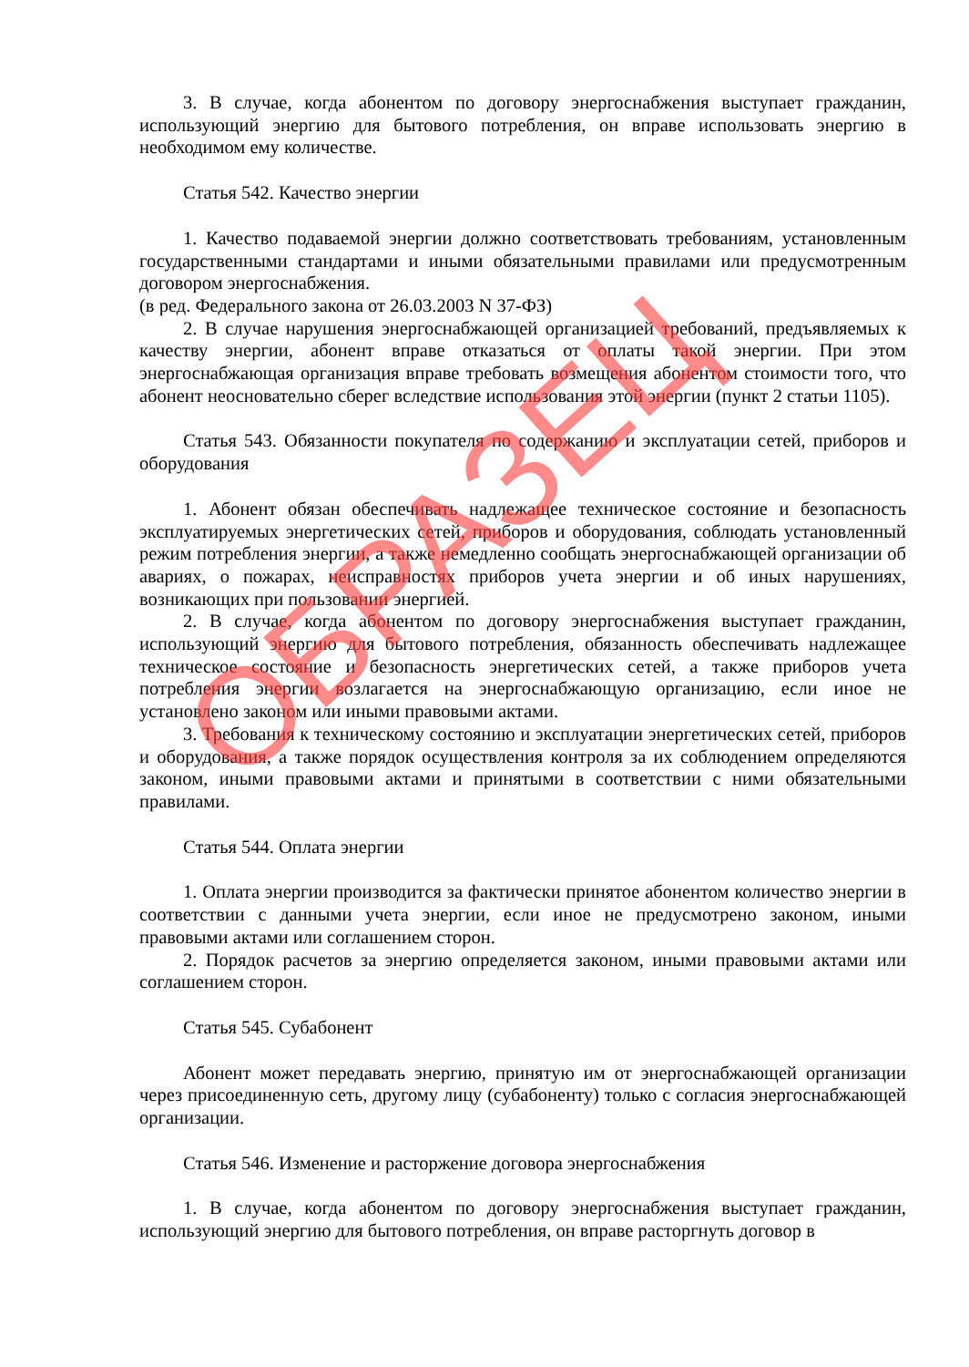3. В случае, когда абонентом по договору энергоснабжения выступает гражданин, использующий энергию для бытового потребления, он вправе использовать энергию в необходимом ему количестве.
Статья 542. Качество энергии
1. Качество подаваемой энергии должно соответствовать требованиям, установленным государственными стандартами и иными обязательными правилами или предусмотренным договором энергоснабжения.
(в ред. Федерального закона от 26.03.2003 N 37-ФЗ)
2. В случае нарушения энергоснабжающей организацией требований, предъявляемых к качеству энергии, абонент вправе отказаться от оплаты такой энергии. При этом энергоснабжающая организация вправе требовать возмещения абонентом стоимости того, что абонент неосновательно сберег вследствие использования этой энергии (пункт 2 статьи 1105).
Статья 543. Обязанности покупателя по содержанию и эксплуатации сетей, приборов и оборудования
1. Абонент обязан обеспечивать надлежащее техническое состояние и безопасность эксплуатируемых энергетических сетей, приборов и оборудования, соблюдать установленный режим потребления энергии, а также немедленно сообщать энергоснабжающей организации об авариях, о пожарах, неисправностях приборов учета энергии и об иных нарушениях, возникающих при пользовании энергией.
2. В случае, когда абонентом по договору энергоснабжения выступает гражданин, использующий энергию для бытового потребления, обязанность обеспечивать надлежащее техническое состояние и безопасность энергетических сетей, а также приборов учета потребления энергии возлагается на энергоснабжающую организацию, если иное не установлено законом или иными правовыми актами.
3. Требования к техническому состоянию и эксплуатации энергетических сетей, приборов и оборудования, а также порядок осуществления контроля за их соблюдением определяются законом, иными правовыми актами и принятыми в соответствии с ними обязательными правилами.
Статья 544. Оплата энергии
1. Оплата энергии производится за фактически принятое абонентом количество энергии в соответствии с данными учета энергии, если иное не предусмотрено законом, иными правовыми актами или соглашением сторон.
2. Порядок расчетов за энергию определяется законом, иными правовыми актами или соглашением сторон.
Статья 545. Субабонент
Абонент может передавать энергию, принятую им от энергоснабжающей организации через присоединенную сеть, другому лицу (субабоненту) только с согласия энергоснабжающей организации.
Статья 546. Изменение и расторжение договора энергоснабжения
1. В случае, когда абонентом по договору энергоснабжения выступает гражданин, использующий энергию для бытового потребления, он вправе расторгнуть договор в
ОБРАЗЕЦ